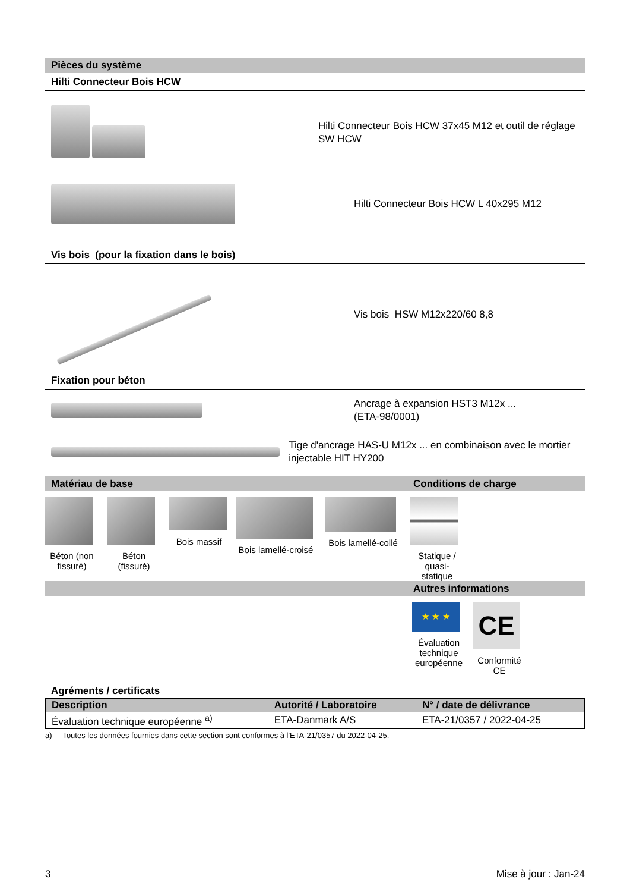Pièces du système
Hilti Connecteur Bois HCW
Hilti Connecteur Bois HCW 37x45 M12 et outil de réglage SW HCW
Hilti Connecteur Bois HCW L 40x295 M12
Vis bois (pour la fixation dans le bois)
Vis bois HSW M12x220/60 8,8
Fixation pour béton
Ancrage à expansion HST3 M12x ...
(ETA-98/0001)
Tige d'ancrage HAS-U M12x ... en combinaison avec le mortier injectable HIT HY200
Matériau de base Conditions de charge
Béton (non fissuré)
Béton (fissuré)
Bois massif Bois lamellé-croisé
Bois lamellé-collé
Statique / quasi-statique
Autres informations
★ ★ ★
Évaluation technique européenne
CE
Conformité CE
Agréments / certificats
| Description | Autorité / Laboratoire | N° / date de délivrance |
| --- | --- | --- |
| Évaluation technique européenne <sup>a)</sup> | ETA-Danmark A/S | ETA-21/0357 / 2022-04-25 |
a) Toutes les données fournies dans cette section sont conformes à l'ETA-21/0357 du 2022-04-25.
3 Mise à jour : Jan-24